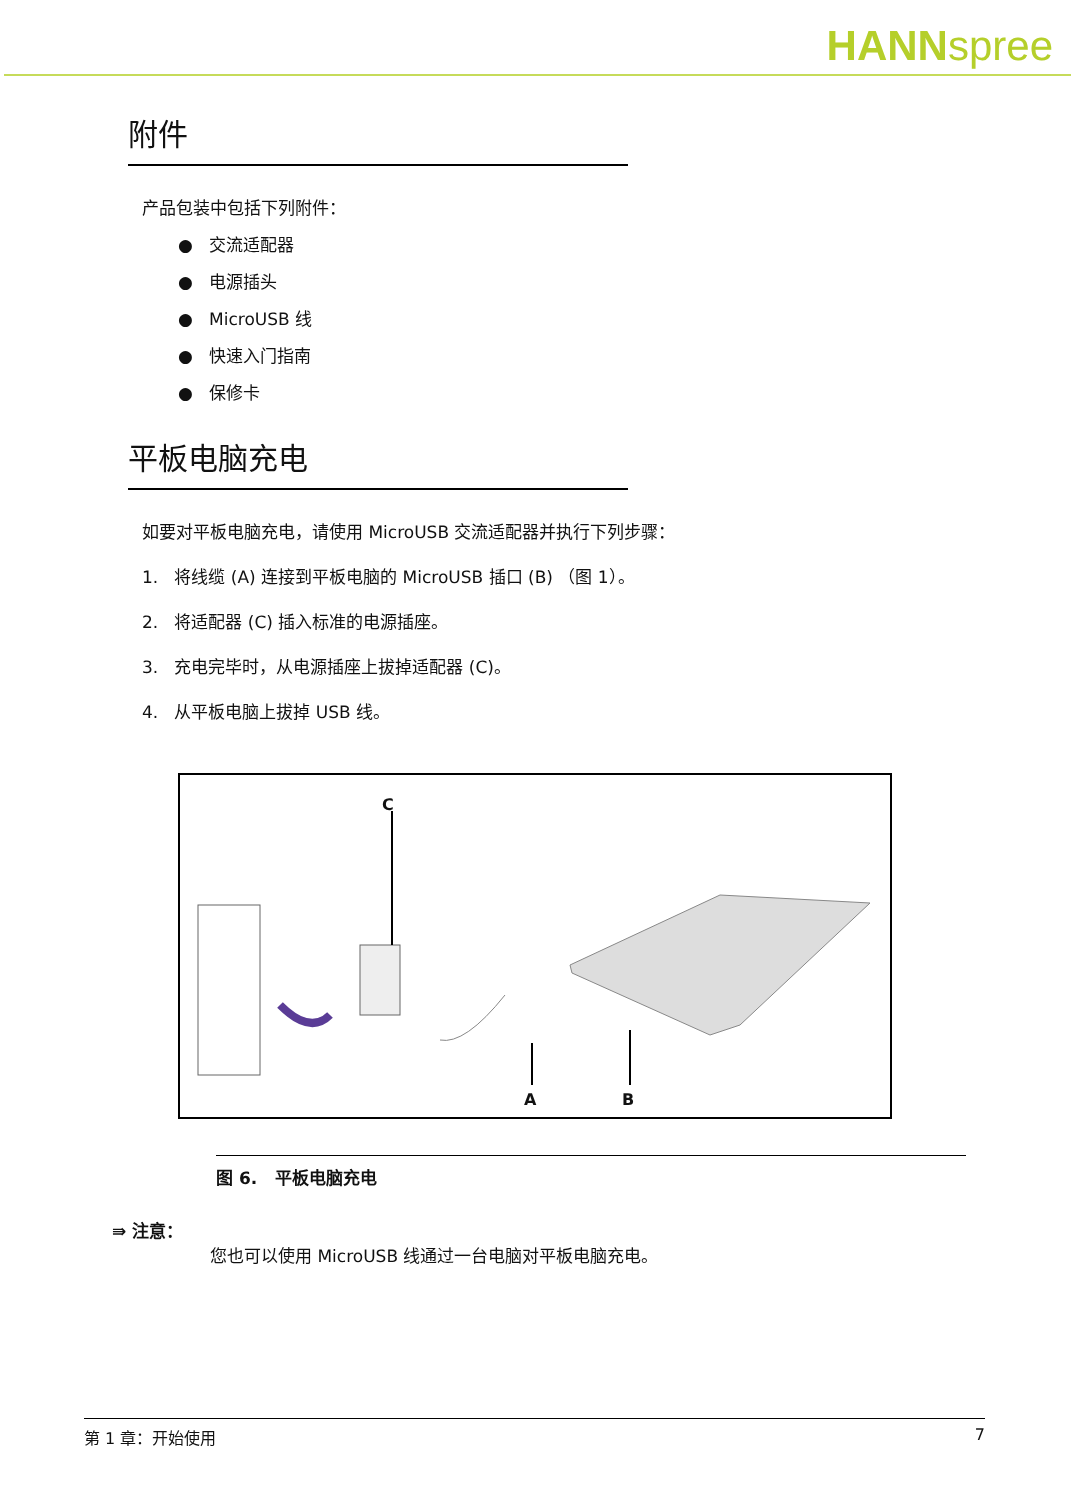HANNspree
附件
产品包装中包括下列附件：
● 交流适配器
● 电源插头
● MicroUSB 线
● 快速入门指南
● 保修卡
平板电脑充电
如要对平板电脑充电，请使用 MicroUSB 交流适配器并执行下列步骤：
1. 将线缆 (A) 连接到平板电脑的 MicroUSB 插口 (B) （图 1）。
2. 将适配器 (C) 插入标准的电源插座。
3. 充电完毕时，从电源插座上拔掉适配器 (C)。
4. 从平板电脑上拔掉 USB 线。
C
A B
图 6. 平板电脑充电
⇛ 注意：
您也可以使用 MicroUSB 线通过一台电脑对平板电脑充电。
第 1 章：开始使用 7